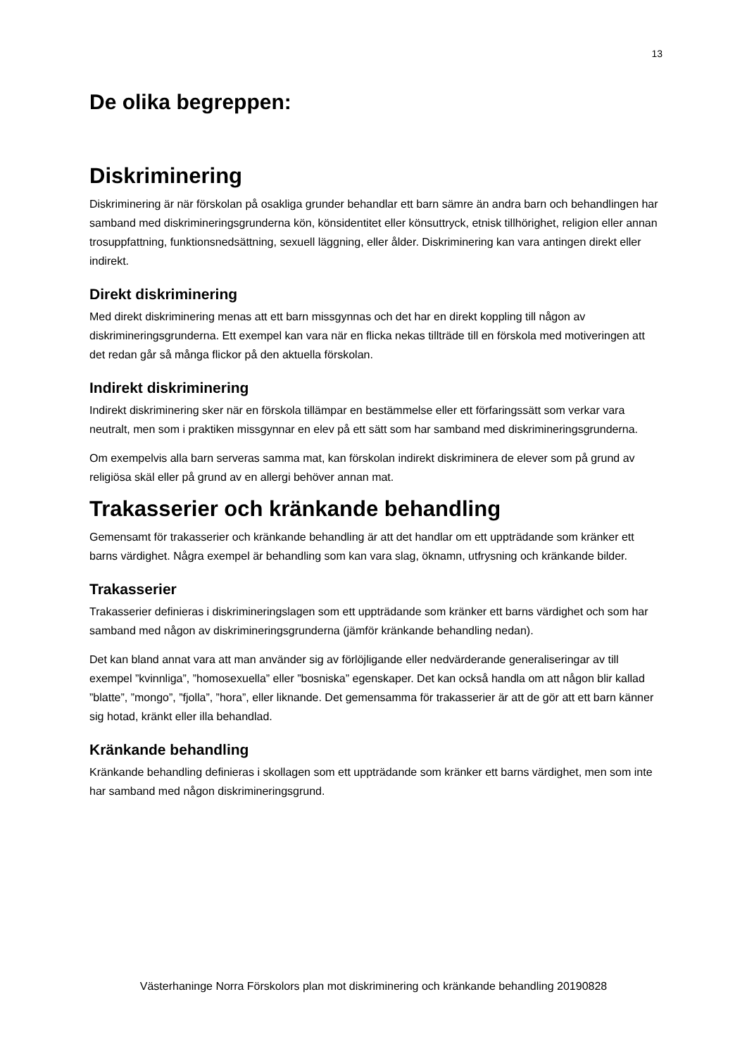13
De olika begreppen:
Diskriminering
Diskriminering är när förskolan på osakliga grunder behandlar ett barn sämre än andra barn och behandlingen har samband med diskrimineringsgrunderna kön, könsidentitet eller könsuttryck, etnisk tillhörighet, religion eller annan trosuppfattning, funktionsnedsättning, sexuell läggning, eller ålder. Diskriminering kan vara antingen direkt eller indirekt.
Direkt diskriminering
Med direkt diskriminering menas att ett barn missgynnas och det har en direkt koppling till någon av diskrimineringsgrunderna. Ett exempel kan vara när en flicka nekas tillträde till en förskola med motiveringen att det redan går så många flickor på den aktuella förskolan.
Indirekt diskriminering
Indirekt diskriminering sker när en förskola tillämpar en bestämmelse eller ett förfaringssätt som verkar vara neutralt, men som i praktiken missgynnar en elev på ett sätt som har samband med diskrimineringsgrunderna.
Om exempelvis alla barn serveras samma mat, kan förskolan indirekt diskriminera de elever som på grund av religiösa skäl eller på grund av en allergi behöver annan mat.
Trakasserier och kränkande behandling
Gemensamt för trakasserier och kränkande behandling är att det handlar om ett uppträdande som kränker ett barns värdighet. Några exempel är behandling som kan vara slag, öknamn, utfrysning och kränkande bilder.
Trakasserier
Trakasserier definieras i diskrimineringslagen som ett uppträdande som kränker ett barns värdighet och som har samband med någon av diskrimineringsgrunderna (jämför kränkande behandling nedan).
Det kan bland annat vara att man använder sig av förlöjligande eller nedvärderande generaliseringar av till exempel ”kvinnliga”, ”homosexuella” eller ”bosniska” egenskaper. Det kan också handla om att någon blir kallad ”blatte”, ”mongo”, ”fjolla”, ”hora”, eller liknande. Det gemensamma för trakasserier är att de gör att ett barn känner sig hotad, kränkt eller illa behandlad.
Kränkande behandling
Kränkande behandling definieras i skollagen som ett uppträdande som kränker ett barns värdighet, men som inte har samband med någon diskrimineringsgrund.
Västerhaninge Norra Förskolors plan mot diskriminering och kränkande behandling 20190828